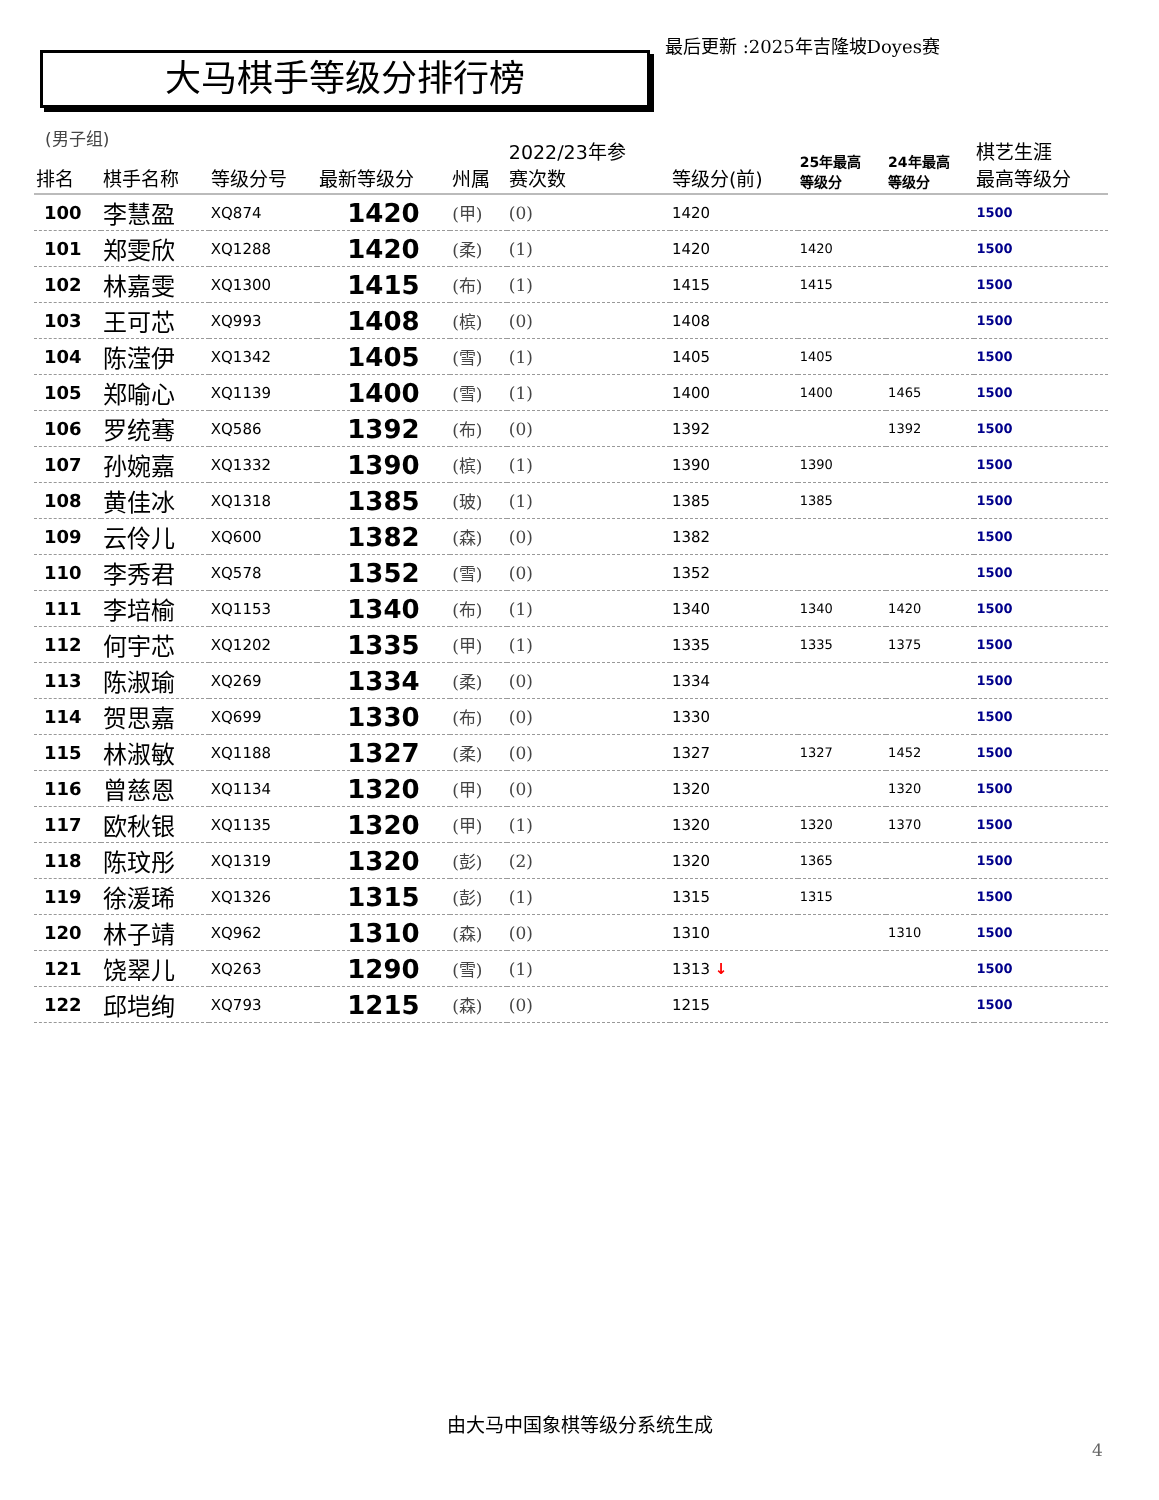最后更新 :2025年吉隆坡Doyes赛
大马棋手等级分排行榜
(男子组)
| 排名 | 棋手名称 | 等级分号 | 最新等级分 | 州属 | 2022/23年参 赛次数 | 等级分(前) | 25年最高 等级分 | 24年最高 等级分 | 棋艺生涯 最高等级分 |
| --- | --- | --- | --- | --- | --- | --- | --- | --- | --- |
| 100 | 李慧盈 | XQ874 | 1420 | (甲) | (0) | 1420 | | | 1500 |
| 101 | 郑雯欣 | XQ1288 | 1420 | (柔) | (1) | 1420 | 1420 | | 1500 |
| 102 | 林嘉雯 | XQ1300 | 1415 | (布) | (1) | 1415 | 1415 | | 1500 |
| 103 | 王可芯 | XQ993 | 1408 | (槟) | (0) | 1408 | | | 1500 |
| 104 | 陈滢伊 | XQ1342 | 1405 | (雪) | (1) | 1405 | 1405 | | 1500 |
| 105 | 郑喻心 | XQ1139 | 1400 | (雪) | (1) | 1400 | 1400 | 1465 | 1500 |
| 106 | 罗统骞 | XQ586 | 1392 | (布) | (0) | 1392 | | 1392 | 1500 |
| 107 | 孙婉嘉 | XQ1332 | 1390 | (槟) | (1) | 1390 | 1390 | | 1500 |
| 108 | 黄佳冰 | XQ1318 | 1385 | (玻) | (1) | 1385 | 1385 | | 1500 |
| 109 | 云伶儿 | XQ600 | 1382 | (森) | (0) | 1382 | | | 1500 |
| 110 | 李秀君 | XQ578 | 1352 | (雪) | (0) | 1352 | | | 1500 |
| 111 | 李培榆 | XQ1153 | 1340 | (布) | (1) | 1340 | 1340 | 1420 | 1500 |
| 112 | 何宇芯 | XQ1202 | 1335 | (甲) | (1) | 1335 | 1335 | 1375 | 1500 |
| 113 | 陈淑瑜 | XQ269 | 1334 | (柔) | (0) | 1334 | | | 1500 |
| 114 | 贺思嘉 | XQ699 | 1330 | (布) | (0) | 1330 | | | 1500 |
| 115 | 林淑敏 | XQ1188 | 1327 | (柔) | (0) | 1327 | 1327 | 1452 | 1500 |
| 116 | 曾慈恩 | XQ1134 | 1320 | (甲) | (0) | 1320 | | 1320 | 1500 |
| 117 | 欧秋银 | XQ1135 | 1320 | (甲) | (1) | 1320 | 1320 | 1370 | 1500 |
| 118 | 陈玟彤 | XQ1319 | 1320 | (彭) | (2) | 1320 | 1365 | | 1500 |
| 119 | 徐湲琋 | XQ1326 | 1315 | (彭) | (1) | 1315 | 1315 | | 1500 |
| 120 | 林子靖 | XQ962 | 1310 | (森) | (0) | 1310 | | 1310 | 1500 |
| 121 | 饶翠儿 | XQ263 | 1290 | (雪) | (1) | 1313 ↓ | | | 1500 |
| 122 | 邱垲绚 | XQ793 | 1215 | (森) | (0) | 1215 | | | 1500 |
由大马中国象棋等级分系统生成
4